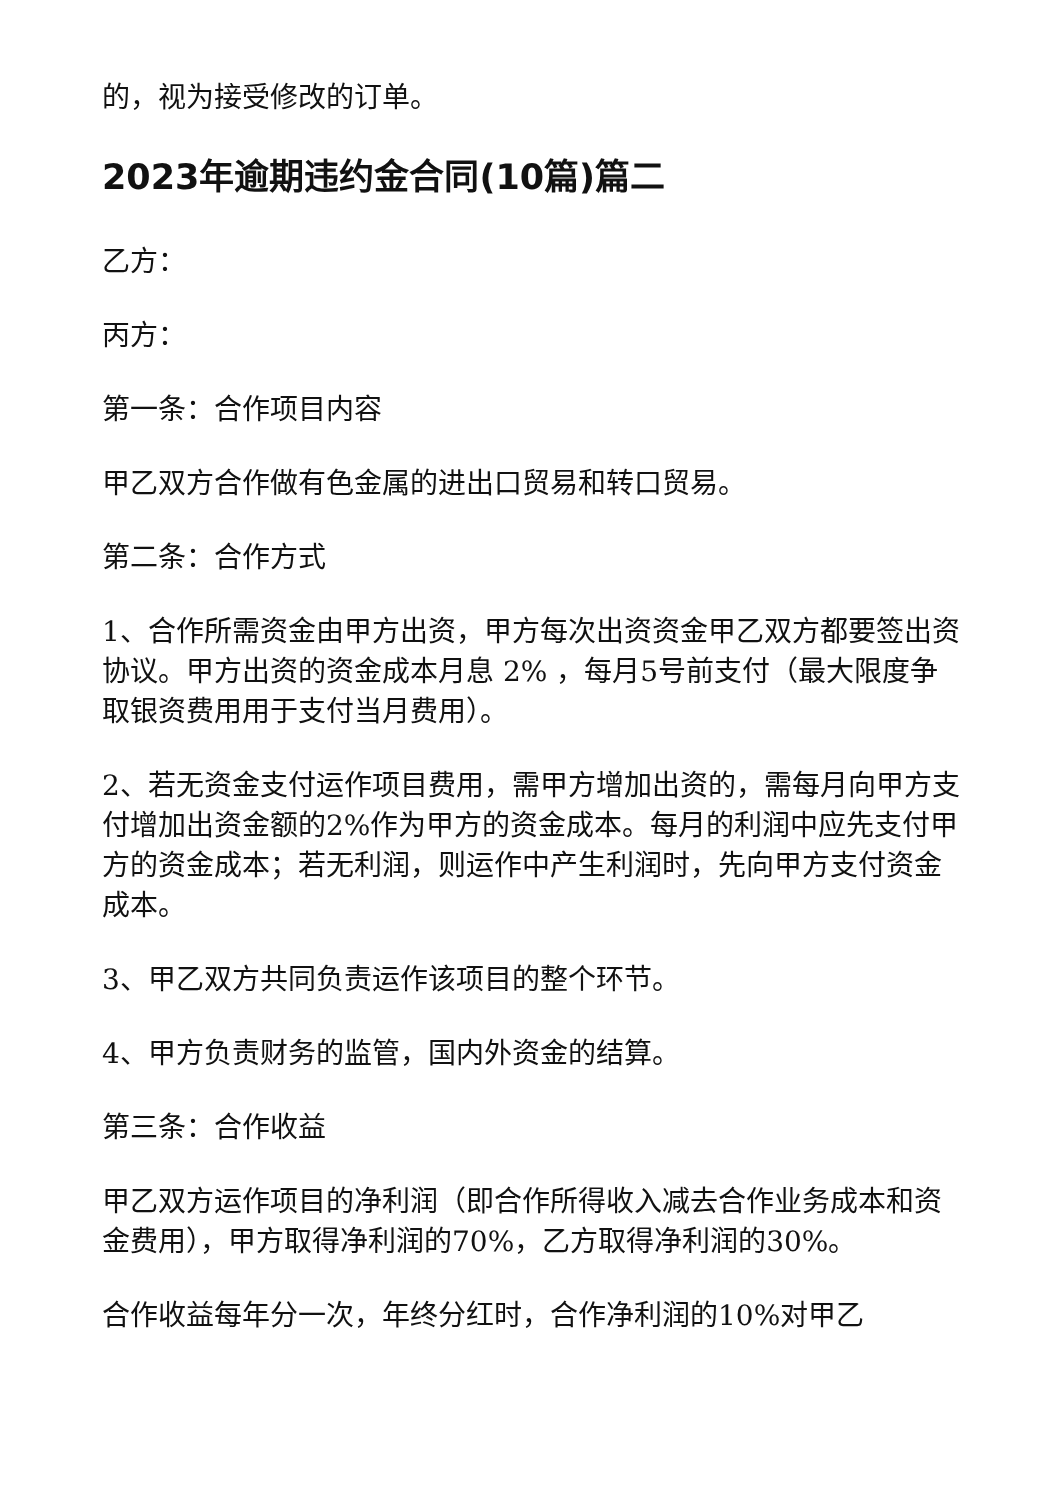的，视为接受修改的订单。
2023年逾期违约金合同(10篇)篇二
乙方：
丙方：
第一条：合作项目内容
甲乙双方合作做有色金属的进出口贸易和转口贸易。
第二条：合作方式
1、合作所需资金由甲方出资，甲方每次出资资金甲乙双方都要签出资协议。甲方出资的资金成本月息 2% ，每月5号前支付（最大限度争取银资费用用于支付当月费用）。
2、若无资金支付运作项目费用，需甲方增加出资的，需每月向甲方支付增加出资金额的2%作为甲方的资金成本。每月的利润中应先支付甲方的资金成本；若无利润，则运作中产生利润时，先向甲方支付资金成本。
3、甲乙双方共同负责运作该项目的整个环节。
4、甲方负责财务的监管，国内外资金的结算。
第三条：合作收益
甲乙双方运作项目的净利润（即合作所得收入减去合作业务成本和资金费用），甲方取得净利润的70%，乙方取得净利润的30%。
合作收益每年分一次，年终分红时，合作净利润的10%对甲乙